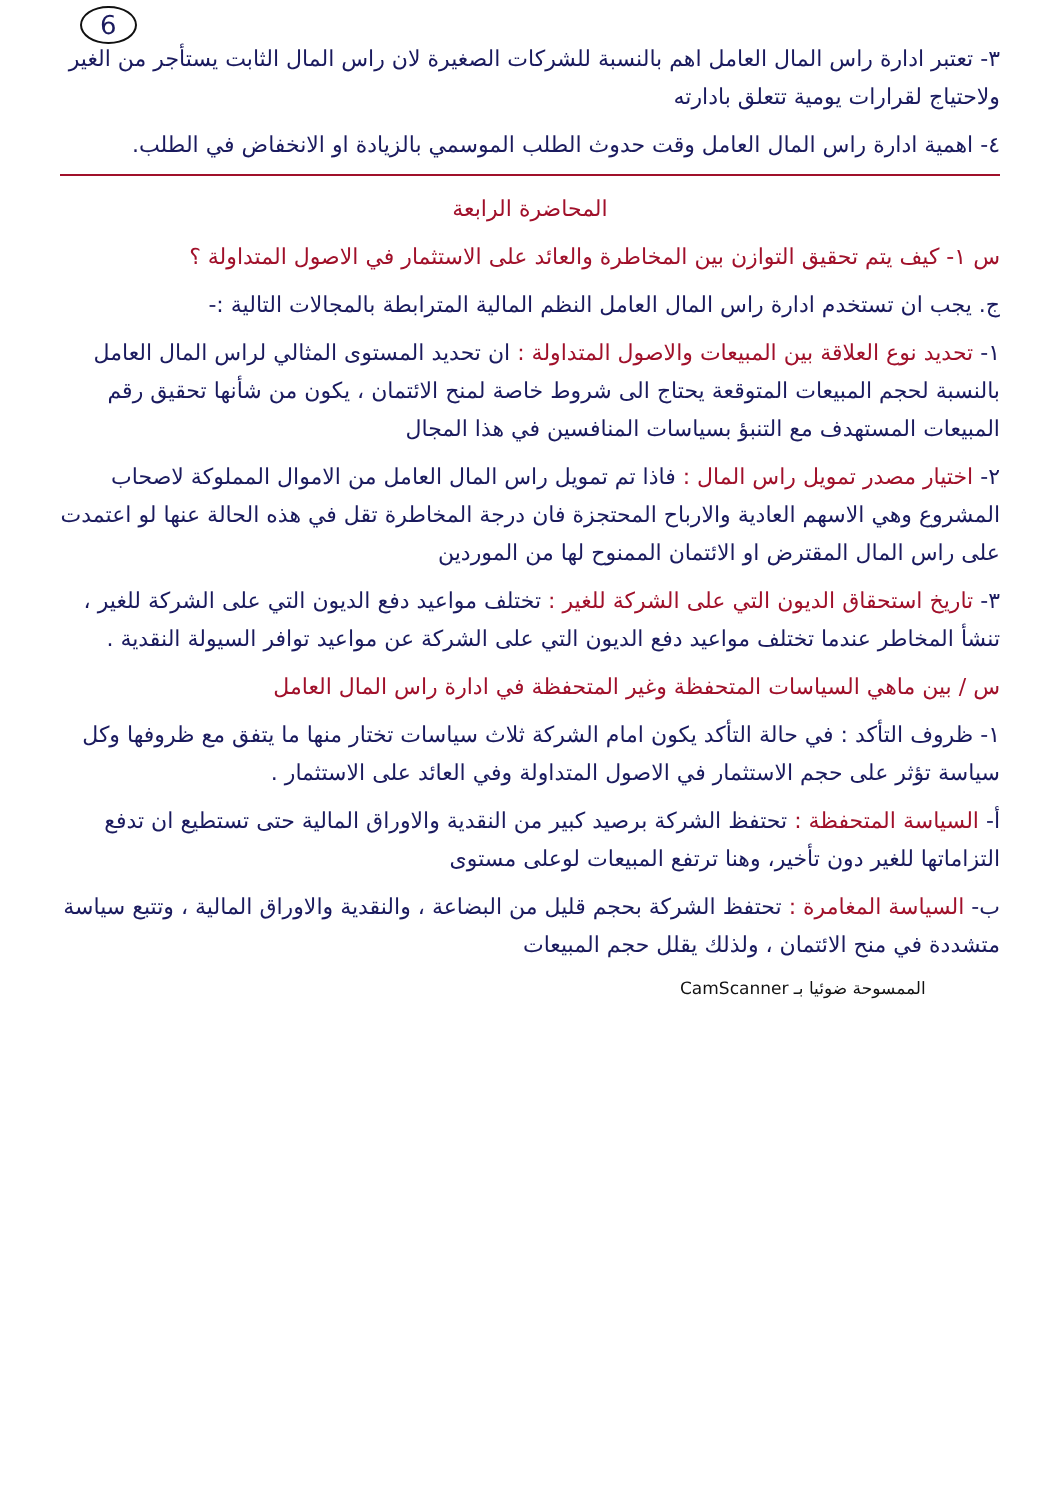6
٣- تعتبر ادارة راس المال العامل اهم بالنسبة للشركات الصغيرة لان راس المال الثابت يستأجر من الغير ولاحتياج لقرارات يومية تتعلق بادارته
٤- اهمية ادارة راس المال العامل وقت حدوث الطلب الموسمي بالزيادة او الانخفاض في الطلب.
المحاضرة الرابعة
س ١- كيف يتم تحقيق التوازن بين المخاطرة والعائد على الاستثمار في الاصول المتداولة ؟
ج. يجب ان تستخدم ادارة راس المال العامل النظم المالية المترابطة بالمجالات التالية :-
١- تحديد نوع العلاقة بين المبيعات والاصول المتداولة : ان تحديد المستوى المثالي لراس المال العامل بالنسبة لحجم المبيعات المتوقعة يحتاج الى شروط خاصة لمنح الائتمان ، يكون من شأنها تحقيق رقم المبيعات المستهدف مع التنبؤ بسياسات المنافسين في هذا المجال
٢- اختيار مصدر تمويل راس المال : فاذا تم تمويل راس المال العامل من الاموال المملوكة لاصحاب المشروع وهي الاسهم العادية والارباح المحتجزة فان درجة المخاطرة تقل في هذه الحالة عنها لو اعتمدت على راس المال المقترض او الائتمان الممنوح لها من الموردين
٣- تاريخ استحقاق الديون التي على الشركة للغير : تختلف مواعيد دفع الديون التي على الشركة للغير ، تنشأ المخاطر عندما تختلف مواعيد دفع الديون التي على الشركة عن مواعيد توافر السيولة النقدية .
س / بين ماهي السياسات المتحفظة وغير المتحفظة في ادارة راس المال العامل
١- ظروف التأكد : في حالة التأكد يكون امام الشركة ثلاث سياسات تختار منها ما يتفق مع ظروفها وكل سياسة تؤثر على حجم الاستثمار في الاصول المتداولة وفي العائد على الاستثمار .
أ- السياسة المتحفظة : تحتفظ الشركة برصيد كبير من النقدية والاوراق المالية حتى تستطيع ان تدفع التزاماتها للغير دون تأخير، وهنا ترتفع المبيعات لوعلى مستوى
ب- السياسة المغامرة : تحتفظ الشركة بحجم قليل من البضاعة ، والنقدية والاوراق المالية ، وتتبع سياسة متشددة في منح الائتمان ، ولذلك يقلل حجم المبيعات
الممسوحة ضوئيا بـ CamScanner